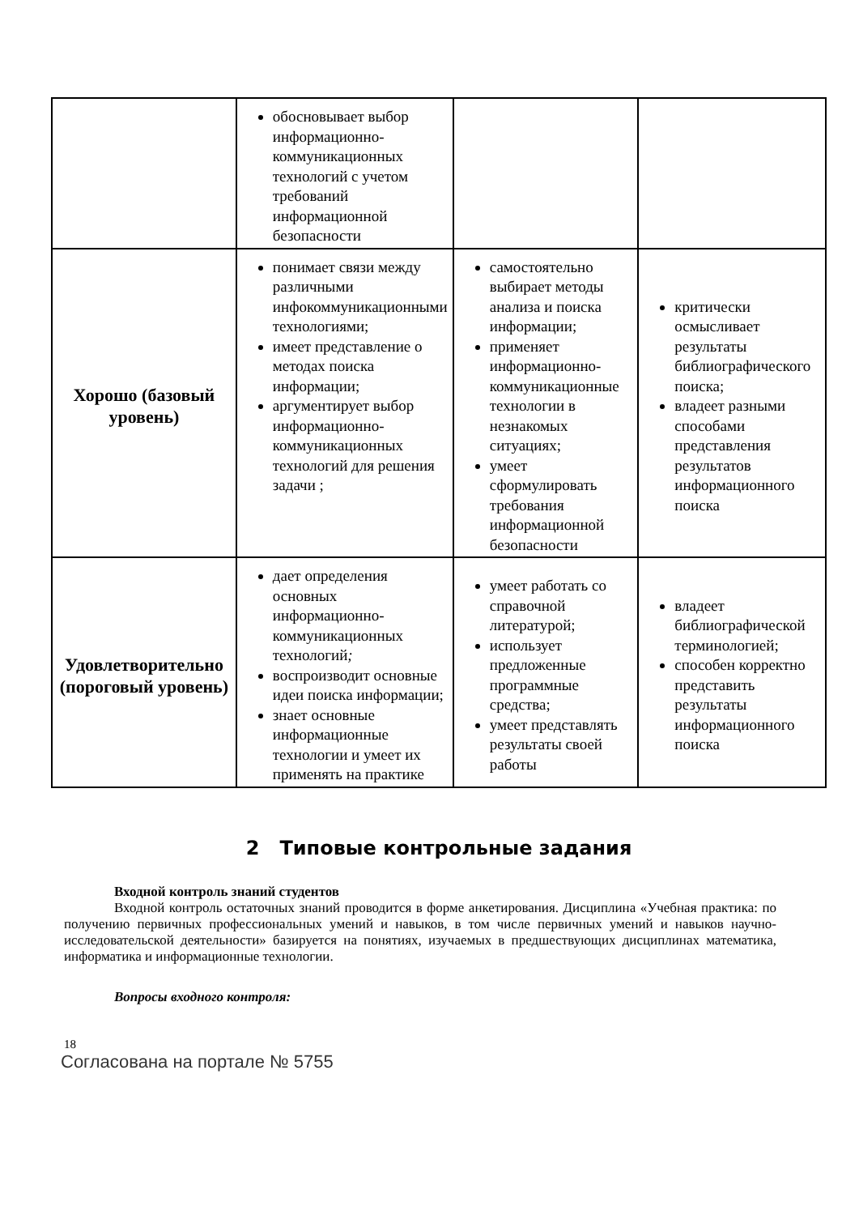| | обосновывает выбор информационно-коммуникационных технологий с учетом требований информационной безопасности | | |
| Хорошо (базовый уровень) | понимает связи между различными инфокоммуникационными технологиями; имеет представление о методах поиска информации; аргументирует выбор информационно-коммуникационных технологий для решения задачи ; | самостоятельно выбирает методы анализа и поиска информации; применяет информационно-коммуникационные технологии в незнакомых ситуациях; умеет сформулировать требования информационной безопасности | критически осмысливает результаты библиографического поиска; владеет разными способами представления результатов информационного поиска |
| Удовлетворительно (пороговый уровень) | дает определения основных информационно-коммуникационных технологий ; воспроизводит основные идеи поиска информации; знает основные информационные технологии и умеет их применять на практике | умеет работать со справочной литературой; использует предложенные программные средства; умеет представлять результаты своей работы | владеет библиографической терминологией; способен корректно представить результаты информационного поиска |
2 Типовые контрольные задания
Входной контроль знаний студентов
Входной контроль остаточных знаний проводится в форме анкетирования. Дисциплина «Учебная практика: по получению первичных профессиональных умений и навыков, в том числе первичных умений и навыков научно-исследовательской деятельности» базируется на понятиях, изучаемых в предшествующих дисциплинах математика, информатика и информационные технологии.
Вопросы входного контроля:
18
Согласована на портале № 5755